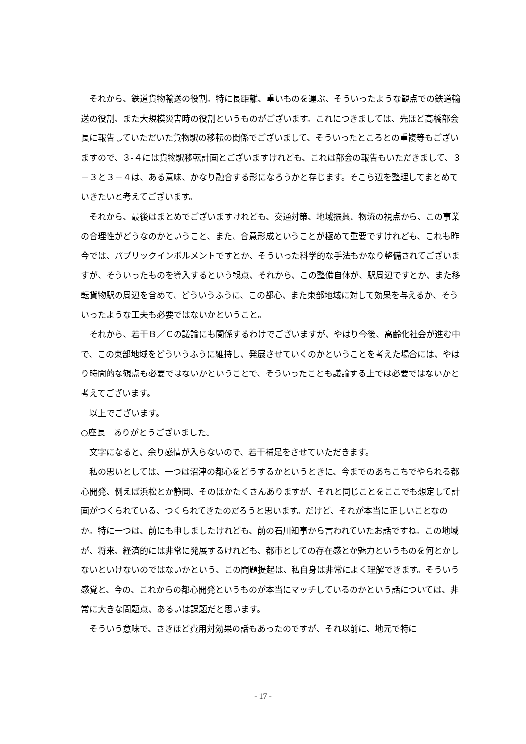それから、鉄道貨物輸送の役割。特に長距離、重いものを運ぶ、そういったような観点での鉄道輸送の役割、また大規模災害時の役割というものがございます。これにつきましては、先ほど高橋部会長に報告していただいた貨物駅の移転の関係でございまして、そういったところとの重複等もございますので、３-４には貨物駅移転計画とございますけれども、これは部会の報告もいただきまして、３－３と３－４は、ある意味、かなり融合する形になろうかと存じます。そこら辺を整理してまとめていきたいと考えてございます。
それから、最後はまとめでございますけれども、交通対策、地域振興、物流の視点から、この事業の合理性がどうなのかということ、また、合意形成ということが極めて重要ですけれども、これも昨今では、パブリックインボルメントですとか、そういった科学的な手法もかなり整備されてございますが、そういったものを導入するという観点、それから、この整備自体が、駅周辺ですとか、また移転貨物駅の周辺を含めて、どういうふうに、この都心、また東部地域に対して効果を与えるか、そういったような工夫も必要ではないかということ。
それから、若干Ｂ／Ｃの議論にも関係するわけでございますが、やはり今後、高齢化社会が進む中で、この東部地域をどういうふうに維持し、発展させていくのかということを考えた場合には、やはり時間的な観点も必要ではないかということで、そういったことも議論する上では必要ではないかと考えてございます。
以上でございます。
○座長　ありがとうございました。
文字になると、余り感情が入らないので、若干補足をさせていただきます。
私の思いとしては、一つは沼津の都心をどうするかというときに、今までのあちこちでやられる都心開発、例えば浜松とか静岡、そのほかたくさんありますが、それと同じことをここでも想定して計画がつくられている、つくられてきたのだろうと思います。だけど、それが本当に正しいことなのか。特に一つは、前にも申しましたけれども、前の石川知事から言われていたお話ですね。この地域が、将来、経済的には非常に発展するけれども、都市としての存在感とか魅力というものを何とかしないといけないのではないかという、この問題提起は、私自身は非常によく理解できます。そういう感覚と、今の、これからの都心開発というものが本当にマッチしているのかという話については、非常に大きな問題点、あるいは課題だと思います。
そういう意味で、さきほど費用対効果の話もあったのですが、それ以前に、地元で特に
- 17 -